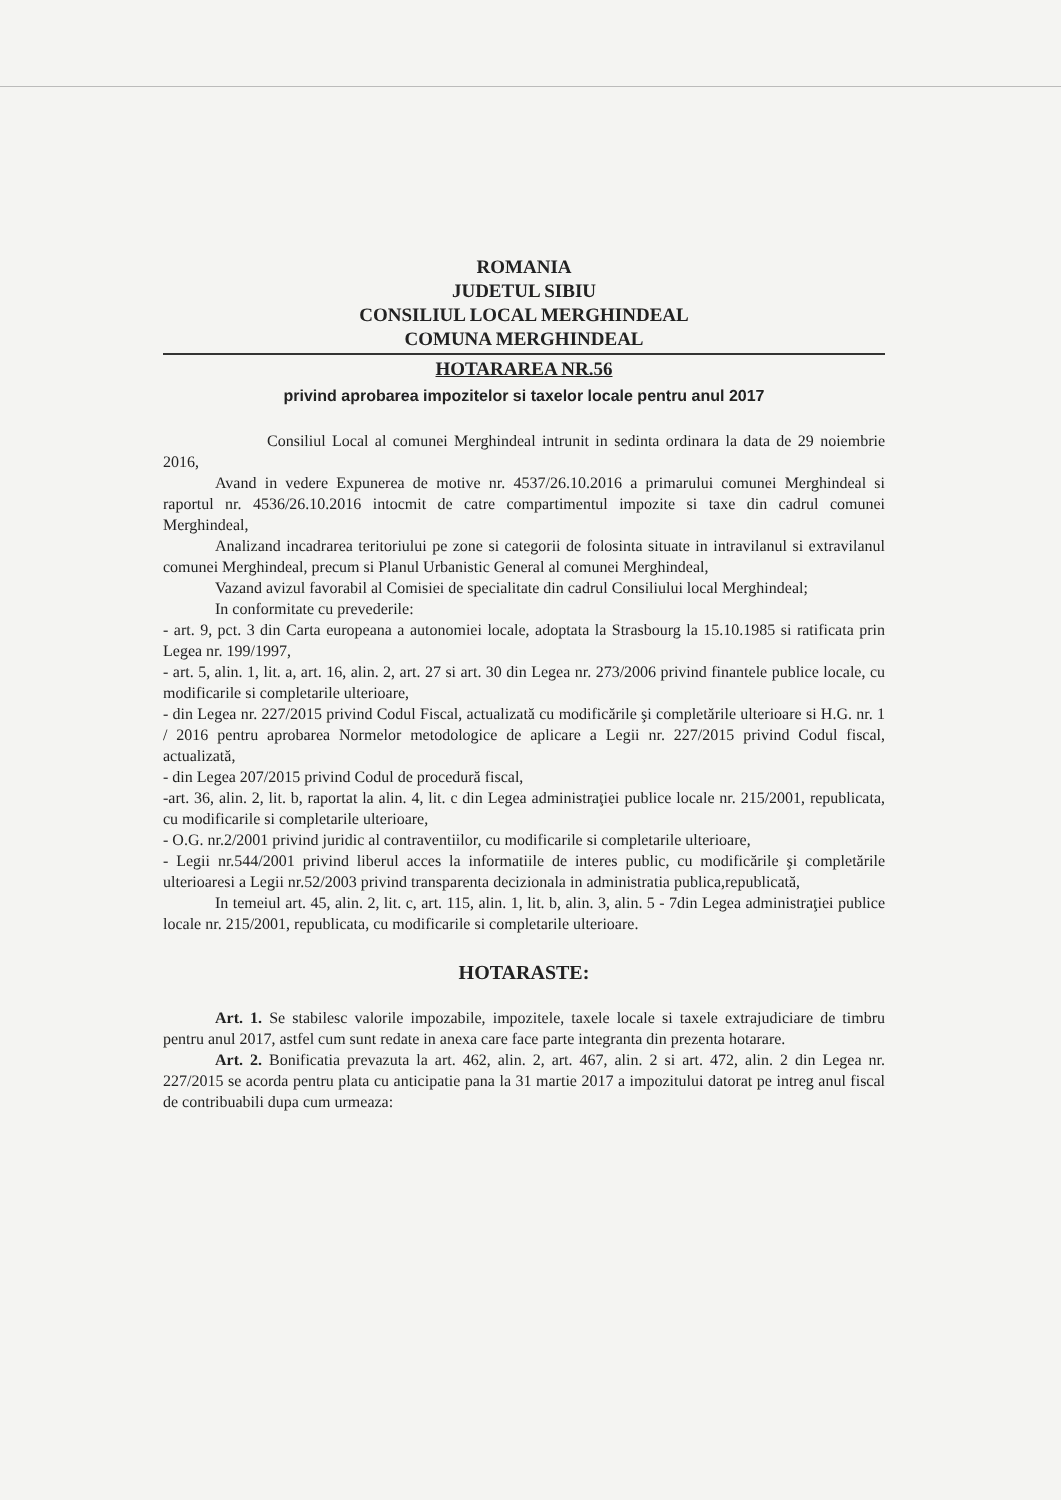ROMANIA
JUDETUL SIBIU
CONSILIUL LOCAL MERGHINDEAL
COMUNA MERGHINDEAL
HOTARAREA NR.56
privind aprobarea impozitelor si taxelor locale pentru anul 2017
Consiliul Local al comunei Merghindeal intrunit in sedinta ordinara la data de 29 noiembrie 2016,
Avand in vedere Expunerea de motive nr. 4537/26.10.2016 a primarului comunei Merghindeal si raportul nr. 4536/26.10.2016 intocmit de catre compartimentul impozite si taxe din cadrul comunei Merghindeal,
Analizand incadrarea teritoriului pe zone si categorii de folosinta situate in intravilanul si extravilanul comunei Merghindeal, precum si Planul Urbanistic General al comunei Merghindeal,
Vazand avizul favorabil al Comisiei de specialitate din cadrul Consiliului local Merghindeal;
In conformitate cu prevederile:
- art. 9, pct. 3 din Carta europeana a autonomiei locale, adoptata la Strasbourg la 15.10.1985 si ratificata prin Legea nr. 199/1997,
- art. 5, alin. 1, lit. a, art. 16, alin. 2, art. 27 si art. 30 din Legea nr. 273/2006 privind finantele publice locale, cu modificarile si completarile ulterioare,
- din Legea nr. 227/2015 privind Codul Fiscal, actualizată cu modificările şi completările ulterioare si H.G. nr. 1 / 2016 pentru aprobarea Normelor metodologice de aplicare a Legii nr. 227/2015 privind Codul fiscal, actualizată,
- din Legea 207/2015 privind Codul de procedură fiscal,
-art. 36, alin. 2, lit. b, raportat la alin. 4, lit. c din Legea administraţiei publice locale nr. 215/2001, republicata, cu modificarile si completarile ulterioare,
- O.G. nr.2/2001 privind juridic al contraventiilor, cu modificarile si completarile ulterioare,
- Legii nr.544/2001 privind liberul acces la informatiile de interes public, cu modificările şi completările ulterioaresi a Legii nr.52/2003 privind transparenta decizionala in administratia publica,republicată,
In temeiul art. 45, alin. 2, lit. c, art. 115, alin. 1, lit. b, alin. 3, alin. 5 - 7din Legea administraţiei publice locale nr. 215/2001, republicata, cu modificarile si completarile ulterioare.
HOTARASTE:
Art. 1. Se stabilesc valorile impozabile, impozitele, taxele locale si taxele extrajudiciare de timbru pentru anul 2017, astfel cum sunt redate in anexa care face parte integranta din prezenta hotarare.
Art. 2. Bonificatia prevazuta la art. 462, alin. 2, art. 467, alin. 2 si art. 472, alin. 2 din Legea nr. 227/2015 se acorda pentru plata cu anticipatie pana la 31 martie 2017 a impozitului datorat pe intreg anul fiscal de contribuabili dupa cum urmeaza: